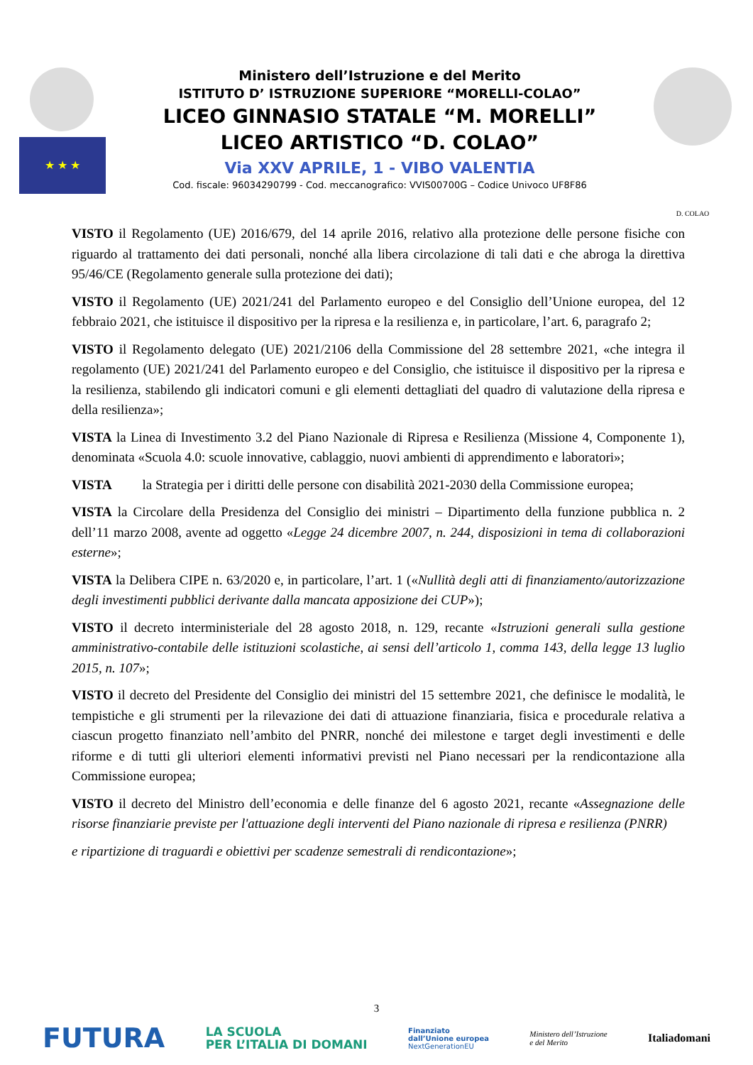★ ★ ★
Ministero dell’Istruzione e del Merito
ISTITUTO D’ ISTRUZIONE SUPERIORE “MORELLI-COLAO”
LICEO GINNASIO STATALE “M. MORELLI”
LICEO ARTISTICO “D. COLAO”
Via XXV APRILE, 1 - VIBO VALENTIA
Cod. fiscale: 96034290799 - Cod. meccanografico: VVIS00700G – Codice Univoco UF8F86
D. COLAO
VISTO il Regolamento (UE) 2016/679, del 14 aprile 2016, relativo alla protezione delle persone fisiche con riguardo al trattamento dei dati personali, nonché alla libera circolazione di tali dati e che abroga la direttiva 95/46/CE (Regolamento generale sulla protezione dei dati);
VISTO il Regolamento (UE) 2021/241 del Parlamento europeo e del Consiglio dell’Unione europea, del 12 febbraio 2021, che istituisce il dispositivo per la ripresa e la resilienza e, in particolare, l’art. 6, paragrafo 2;
VISTO il Regolamento delegato (UE) 2021/2106 della Commissione del 28 settembre 2021, «che integra il regolamento (UE) 2021/241 del Parlamento europeo e del Consiglio, che istituisce il dispositivo per la ripresa e la resilienza, stabilendo gli indicatori comuni e gli elementi dettagliati del quadro di valutazione della ripresa e della resilienza»;
VISTA la Linea di Investimento 3.2 del Piano Nazionale di Ripresa e Resilienza (Missione 4, Componente 1), denominata «Scuola 4.0: scuole innovative, cablaggio, nuovi ambienti di apprendimento e laboratori»;
VISTA la Strategia per i diritti delle persone con disabilità 2021-2030 della Commissione europea;
VISTA la Circolare della Presidenza del Consiglio dei ministri – Dipartimento della funzione pubblica n. 2 dell’11 marzo 2008, avente ad oggetto «Legge 24 dicembre 2007, n. 244, disposizioni in tema di collaborazioni esterne»;
VISTA la Delibera CIPE n. 63/2020 e, in particolare, l’art. 1 («Nullità degli atti di finanziamento/autorizzazione degli investimenti pubblici derivante dalla mancata apposizione dei CUP»);
VISTO il decreto interministeriale del 28 agosto 2018, n. 129, recante «Istruzioni generali sulla gestione amministrativo-contabile delle istituzioni scolastiche, ai sensi dell’articolo 1, comma 143, della legge 13 luglio 2015, n. 107»;
VISTO il decreto del Presidente del Consiglio dei ministri del 15 settembre 2021, che definisce le modalità, le tempistiche e gli strumenti per la rilevazione dei dati di attuazione finanziaria, fisica e procedurale relativa a ciascun progetto finanziato nell’ambito del PNRR, nonché dei milestone e target degli investimenti e delle riforme e di tutti gli ulteriori elementi informativi previsti nel Piano necessari per la rendicontazione alla Commissione europea;
VISTO il decreto del Ministro dell’economia e delle finanze del 6 agosto 2021, recante «Assegnazione delle risorse finanziarie previste per l'attuazione degli interventi del Piano nazionale di ripresa e resilienza (PNRR)
e ripartizione di traguardi e obiettivi per scadenze semestrali di rendicontazione»;
3
FUTURA LA SCUOLA
PER L’ITALIA DI DOMANI Finanziato
dall’Unione europea
NextGenerationEU Ministero dell’Istruzione
e del Merito Italiadomani